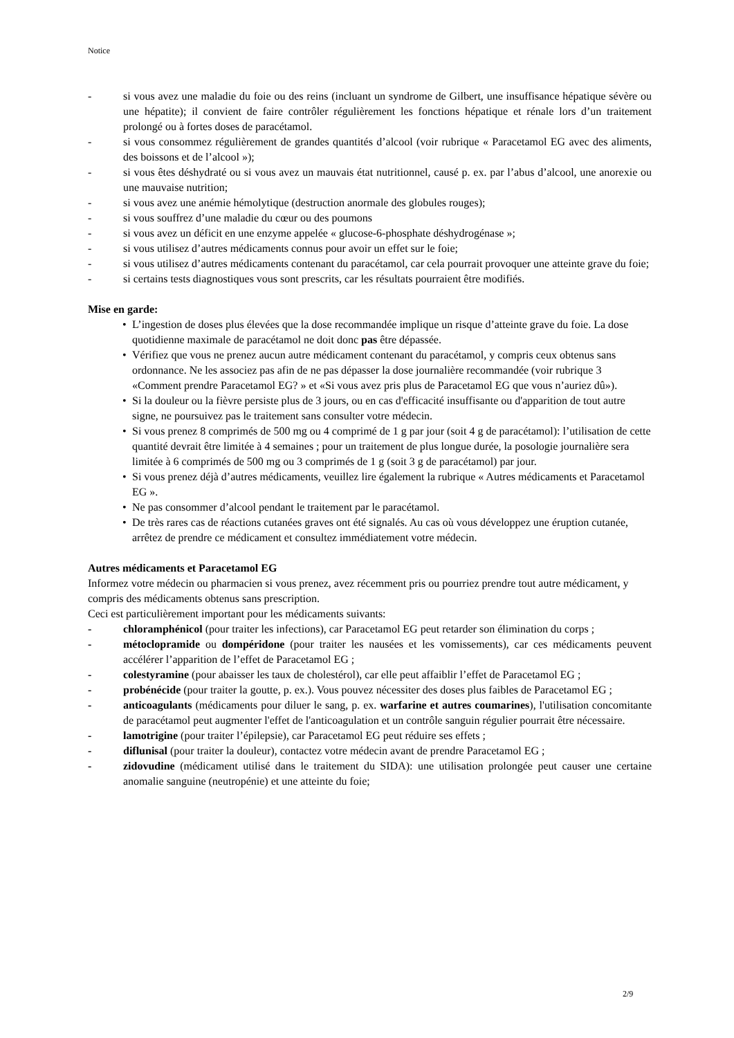Notice
- si vous avez une maladie du foie ou des reins (incluant un syndrome de Gilbert, une insuffisance hépatique sévère ou une hépatite); il convient de faire contrôler régulièrement les fonctions hépatique et rénale lors d’un traitement prolongé ou à fortes doses de paracétamol.
- si vous consommez régulièrement de grandes quantités d’alcool (voir rubrique « Paracetamol EG avec des aliments, des boissons et de l’alcool »);
- si vous êtes déshydraté ou si vous avez un mauvais état nutritionnel, causé p. ex. par l’abus d’alcool, une anorexie ou une mauvaise nutrition;
- si vous avez une anémie hémolytique (destruction anormale des globules rouges);
- si vous souffrez d’une maladie du cœur ou des poumons
- si vous avez un déficit en une enzyme appelée « glucose-6-phosphate déshydrogénase »;
- si vous utilisez d’autres médicaments connus pour avoir un effet sur le foie;
- si vous utilisez d’autres médicaments contenant du paracétamol, car cela pourrait provoquer une atteinte grave du foie;
- si certains tests diagnostiques vous sont prescrits, car les résultats pourraient être modifiés.
Mise en garde:
• L’ingestion de doses plus élevées que la dose recommandée implique un risque d’atteinte grave du foie. La dose quotidienne maximale de paracétamol ne doit donc pas être dépassée.
• Vérifiez que vous ne prenez aucun autre médicament contenant du paracétamol, y compris ceux obtenus sans ordonnance. Ne les associez pas afin de ne pas dépasser la dose journalière recommandée (voir rubrique 3 «Comment prendre Paracetamol EG? » et «Si vous avez pris plus de Paracetamol EG que vous n’auriez dû»).
• Si la douleur ou la fièvre persiste plus de 3 jours, ou en cas d'efficacité insuffisante ou d'apparition de tout autre signe, ne poursuivez pas le traitement sans consulter votre médecin.
• Si vous prenez 8 comprimés de 500 mg ou 4 comprimé de 1 g par jour (soit 4 g de paracétamol): l’utilisation de cette quantité devrait être limitée à 4 semaines ; pour un traitement de plus longue durée, la posologie journalière sera limitée à 6 comprimés de 500 mg ou 3 comprimés de 1 g (soit 3 g de paracétamol) par jour.
• Si vous prenez déjà d’autres médicaments, veuillez lire également la rubrique « Autres médicaments et Paracetamol EG ».
• Ne pas consommer d’alcool pendant le traitement par le paracétamol.
• De très rares cas de réactions cutanées graves ont été signalés. Au cas où vous développez une éruption cutanée, arrêtez de prendre ce médicament et consultez immédiatement votre médecin.
Autres médicaments et Paracetamol EG
Informez votre médecin ou pharmacien si vous prenez, avez récemment pris ou pourriez prendre tout autre médicament, y compris des médicaments obtenus sans prescription.
Ceci est particulièrement important pour les médicaments suivants:
- chloramphénicol (pour traiter les infections), car Paracetamol EG peut retarder son élimination du corps ;
- métoclopramide ou dompéridone (pour traiter les nausées et les vomissements), car ces médicaments peuvent accélérer l’apparition de l’effet de Paracetamol EG ;
- colestyramine (pour abaisser les taux de cholestérol), car elle peut affaiblir l’effet de Paracetamol EG ;
- probénécide (pour traiter la goutte, p. ex.). Vous pouvez nécessiter des doses plus faibles de Paracetamol EG ;
- anticoagulants (médicaments pour diluer le sang, p. ex. warfarine et autres coumarines), l'utilisation concomitante de paracétamol peut augmenter l'effet de l'anticoagulation et un contrôle sanguin régulier pourrait être nécessaire.
- lamotrigine (pour traiter l’épilepsie), car Paracetamol EG peut réduire ses effets ;
- diflunisal (pour traiter la douleur), contactez votre médecin avant de prendre Paracetamol EG ;
- zidovudine (médicament utilisé dans le traitement du SIDA): une utilisation prolongée peut causer une certaine anomalie sanguine (neutropénie) et une atteinte du foie;
2/9